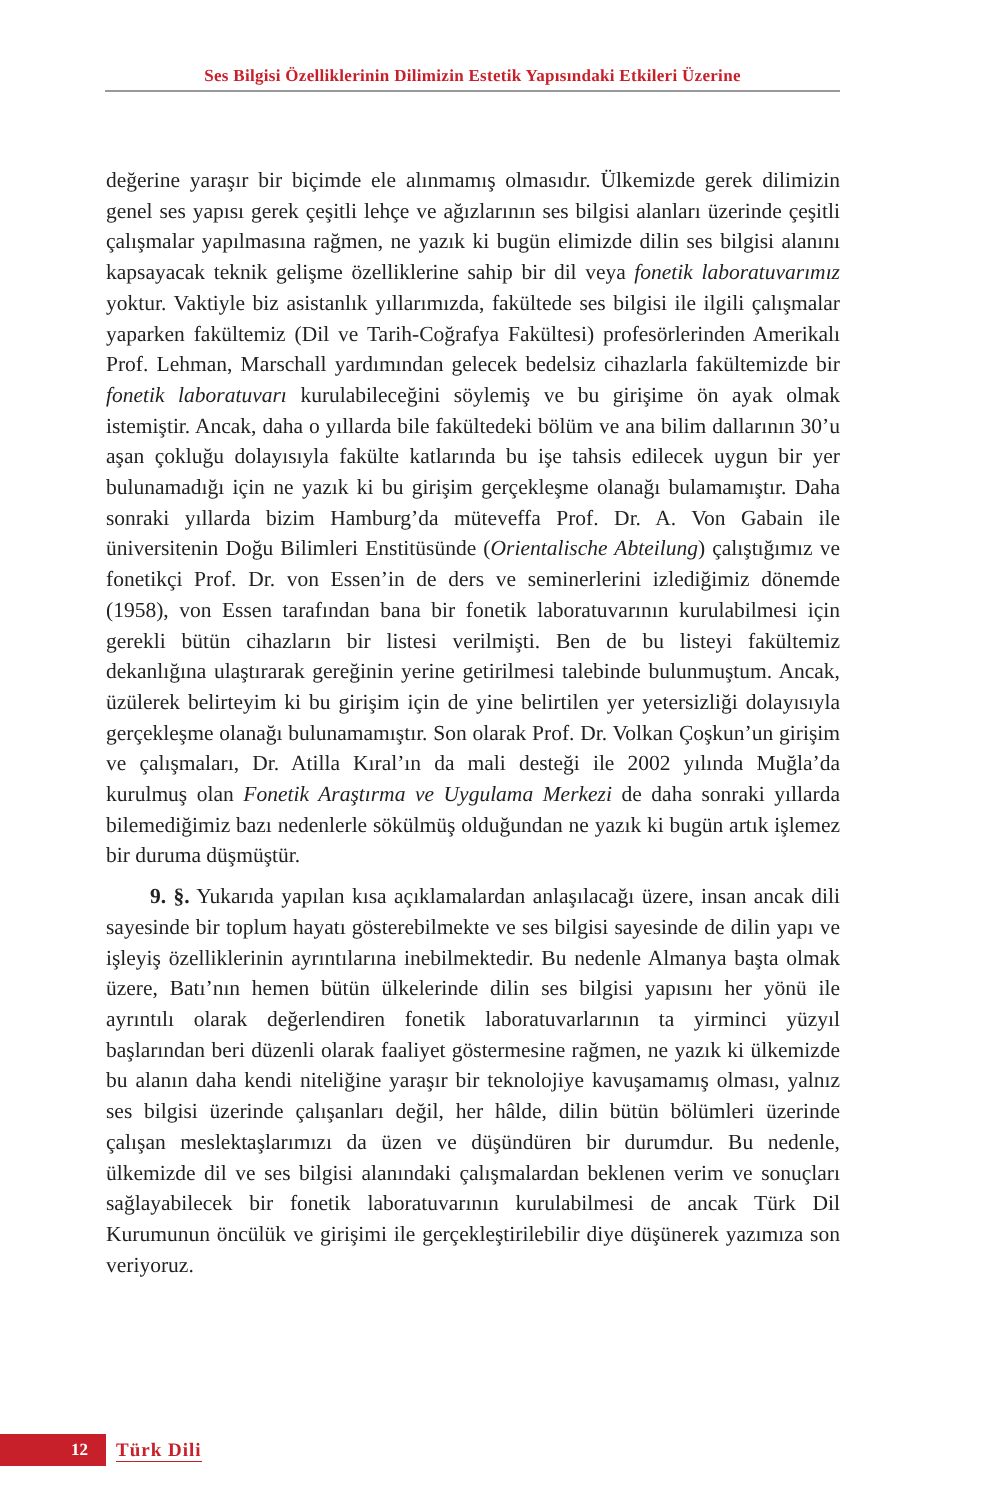Ses Bilgisi Özelliklerinin Dilimizin Estetik Yapısındaki Etkileri Üzerine
değerine yaraşır bir biçimde ele alınmamış olmasıdır. Ülkemizde gerek dilimizin genel ses yapısı gerek çeşitli lehçe ve ağızlarının ses bilgisi alanları üzerinde çeşitli çalışmalar yapılmasına rağmen, ne yazık ki bugün elimizde dilin ses bilgisi alanını kapsayacak teknik gelişme özelliklerine sahip bir dil veya fonetik laboratuvarımız yoktur. Vaktiyle biz asistanlık yıllarımızda, fakültede ses bilgisi ile ilgili çalışmalar yaparken fakültemiz (Dil ve Tarih-Coğrafya Fakültesi) profesörlerinden Amerikalı Prof. Lehman, Marschall yardımından gelecek bedelsiz cihazlarla fakültemizde bir fonetik laboratuvarı kurulabileceğini söylemiş ve bu girişime ön ayak olmak istemiştir. Ancak, daha o yıllarda bile fakültedeki bölüm ve ana bilim dallarının 30’u aşan çokluğu dolayısıyla fakülte katlarında bu işe tahsis edilecek uygun bir yer bulunamadığı için ne yazık ki bu girişim gerçekleşme olanağı bulamamıştır. Daha sonraki yıllarda bizim Hamburg’da müteveffa Prof. Dr. A. Von Gabain ile üniversitenin Doğu Bilimleri Enstitüsünde (Orientalische Abteilung) çalıştığımız ve fonetikçi Prof. Dr. von Essen’in de ders ve seminerlerini izlediğimiz dönemde (1958), von Essen tarafından bana bir fonetik laboratuvarının kurulabilmesi için gerekli bütün cihazların bir listesi verilmişti. Ben de bu listeyi fakültemiz dekanlığına ulaştırarak gereğinin yerine getirilmesi talebinde bulunmuştum. Ancak, üzülerek belirteyim ki bu girişim için de yine belirtilen yer yetersizliği dolayısıyla gerçekleşme olanağı bulunamamıştır. Son olarak Prof. Dr. Volkan Çoşkun’un girişim ve çalışmaları, Dr. Atilla Kıral’ın da mali desteği ile 2002 yılında Muğla’da kurulmuş olan Fonetik Araştırma ve Uygulama Merkezi de daha sonraki yıllarda bilemediğimiz bazı nedenlerle sökülmüş olduğundan ne yazık ki bugün artık işlemez bir duruma düşmüştür.
9. §. Yukarıda yapılan kısa açıklamalardan anlaşılacağı üzere, insan ancak dili sayesinde bir toplum hayatı gösterebilmekte ve ses bilgisi sayesinde de dilin yapı ve işleyiş özelliklerinin ayrıntılarına inebilmektedir. Bu nedenle Almanya başta olmak üzere, Batı’nın hemen bütün ülkelerinde dilin ses bilgisi yapısını her yönü ile ayrıntılı olarak değerlendiren fonetik laboratuvarlarının ta yirminci yüzyıl başlarından beri düzenli olarak faaliyet göstermesine rağmen, ne yazık ki ülkemizde bu alanın daha kendi niteliğine yaraşır bir teknolojiye kavuşamamış olması, yalnız ses bilgisi üzerinde çalışanları değil, her hâlde, dilin bütün bölümleri üzerinde çalışan meslektaşlarımızı da üzen ve düşündüren bir durumdur. Bu nedenle, ülkemizde dil ve ses bilgisi alanındaki çalışmalardan beklenen verim ve sonuçları sağlayabilecek bir fonetik laboratuvarının kurulabilmesi de ancak Türk Dil Kurumunun öncülük ve girişimi ile gerçekleştirilebilir diye düşünerek yazımıza son veriyoruz.
12
Türk Dili